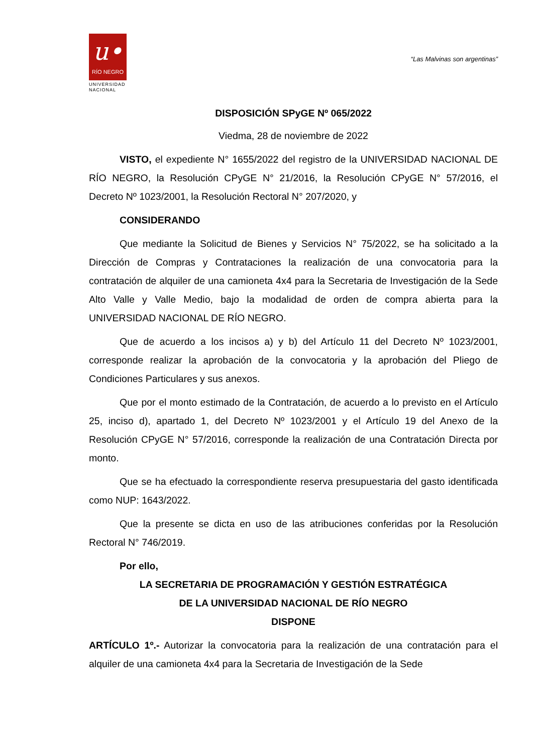u•
RÍO NEGRO
UNIVERSIDAD
NACIONAL
“Las Malvinas son argentinas”
DISPOSICIÓN SPyGE Nº 065/2022
Viedma, 28 de noviembre de 2022
VISTO, el expediente N° 1655/2022 del registro de la UNIVERSIDAD NACIONAL DE RÍO NEGRO, la Resolución CPyGE N° 21/2016, la Resolución CPyGE N° 57/2016, el Decreto Nº 1023/2001, la Resolución Rectoral N° 207/2020, y
CONSIDERANDO
Que mediante la Solicitud de Bienes y Servicios N° 75/2022, se ha solicitado a la Dirección de Compras y Contrataciones la realización de una convocatoria para la contratación de alquiler de una camioneta 4x4 para la Secretaria de Investigación de la Sede Alto Valle y Valle Medio, bajo la modalidad de orden de compra abierta para la UNIVERSIDAD NACIONAL DE RÍO NEGRO.
Que de acuerdo a los incisos a) y b) del Artículo 11 del Decreto Nº 1023/2001, corresponde realizar la aprobación de la convocatoria y la aprobación del Pliego de Condiciones Particulares y sus anexos.
Que por el monto estimado de la Contratación, de acuerdo a lo previsto en el Artículo 25, inciso d), apartado 1, del Decreto Nº 1023/2001 y el Artículo 19 del Anexo de la Resolución CPyGE N° 57/2016, corresponde la realización de una Contratación Directa por monto.
Que se ha efectuado la correspondiente reserva presupuestaria del gasto identificada como NUP: 1643/2022.
Que la presente se dicta en uso de las atribuciones conferidas por la Resolución Rectoral N° 746/2019.
Por ello,
LA SECRETARIA DE PROGRAMACIÓN Y GESTIÓN ESTRATÉGICA
DE LA UNIVERSIDAD NACIONAL DE RÍO NEGRO
DISPONE
ARTÍCULO 1º.- Autorizar la convocatoria para la realización de una contratación para el alquiler de una camioneta 4x4 para la Secretaria de Investigación de la Sede